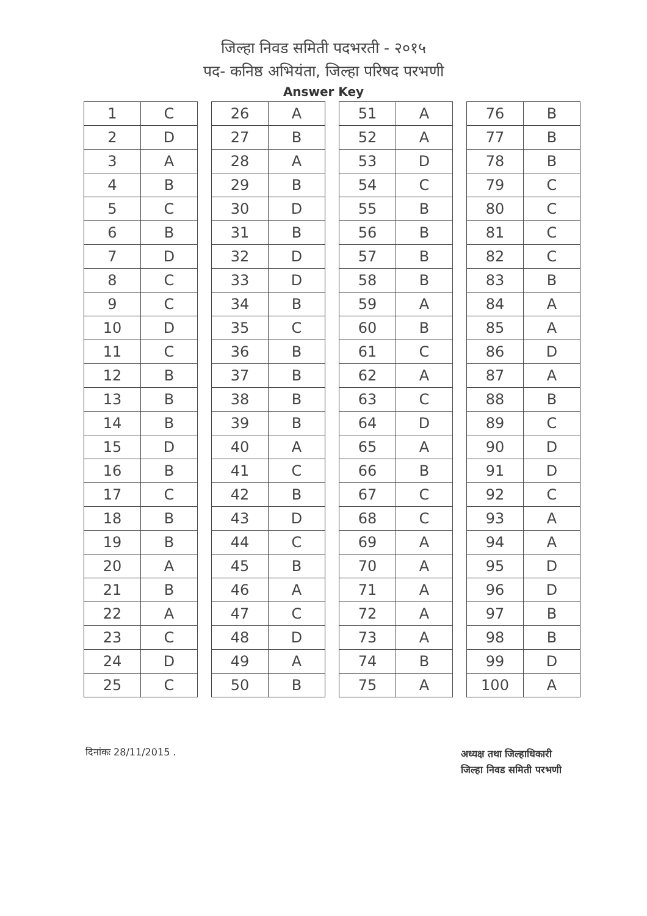जिल्हा निवड समिती पदभरती - २०१५
पद- कनिष्ठ अभियंता, जिल्हा परिषद परभणी
Answer Key
| 1 | C | | 26 | A | | 51 | A | | 76 | B |
| 2 | D | | 27 | B | | 52 | A | | 77 | B |
| 3 | A | | 28 | A | | 53 | D | | 78 | B |
| 4 | B | | 29 | B | | 54 | C | | 79 | C |
| 5 | C | | 30 | D | | 55 | B | | 80 | C |
| 6 | B | | 31 | B | | 56 | B | | 81 | C |
| 7 | D | | 32 | D | | 57 | B | | 82 | C |
| 8 | C | | 33 | D | | 58 | B | | 83 | B |
| 9 | C | | 34 | B | | 59 | A | | 84 | A |
| 10 | D | | 35 | C | | 60 | B | | 85 | A |
| 11 | C | | 36 | B | | 61 | C | | 86 | D |
| 12 | B | | 37 | B | | 62 | A | | 87 | A |
| 13 | B | | 38 | B | | 63 | C | | 88 | B |
| 14 | B | | 39 | B | | 64 | D | | 89 | C |
| 15 | D | | 40 | A | | 65 | A | | 90 | D |
| 16 | B | | 41 | C | | 66 | B | | 91 | D |
| 17 | C | | 42 | B | | 67 | C | | 92 | C |
| 18 | B | | 43 | D | | 68 | C | | 93 | A |
| 19 | B | | 44 | C | | 69 | A | | 94 | A |
| 20 | A | | 45 | B | | 70 | A | | 95 | D |
| 21 | B | | 46 | A | | 71 | A | | 96 | D |
| 22 | A | | 47 | C | | 72 | A | | 97 | B |
| 23 | C | | 48 | D | | 73 | A | | 98 | B |
| 24 | D | | 49 | A | | 74 | B | | 99 | D |
| 25 | C | | 50 | B | | 75 | A | | 100 | A |
दिनांकः 28/11/2015 .
अध्यक्ष तथा जिल्हाधिकारी
जिल्हा निवड समिती परभणी